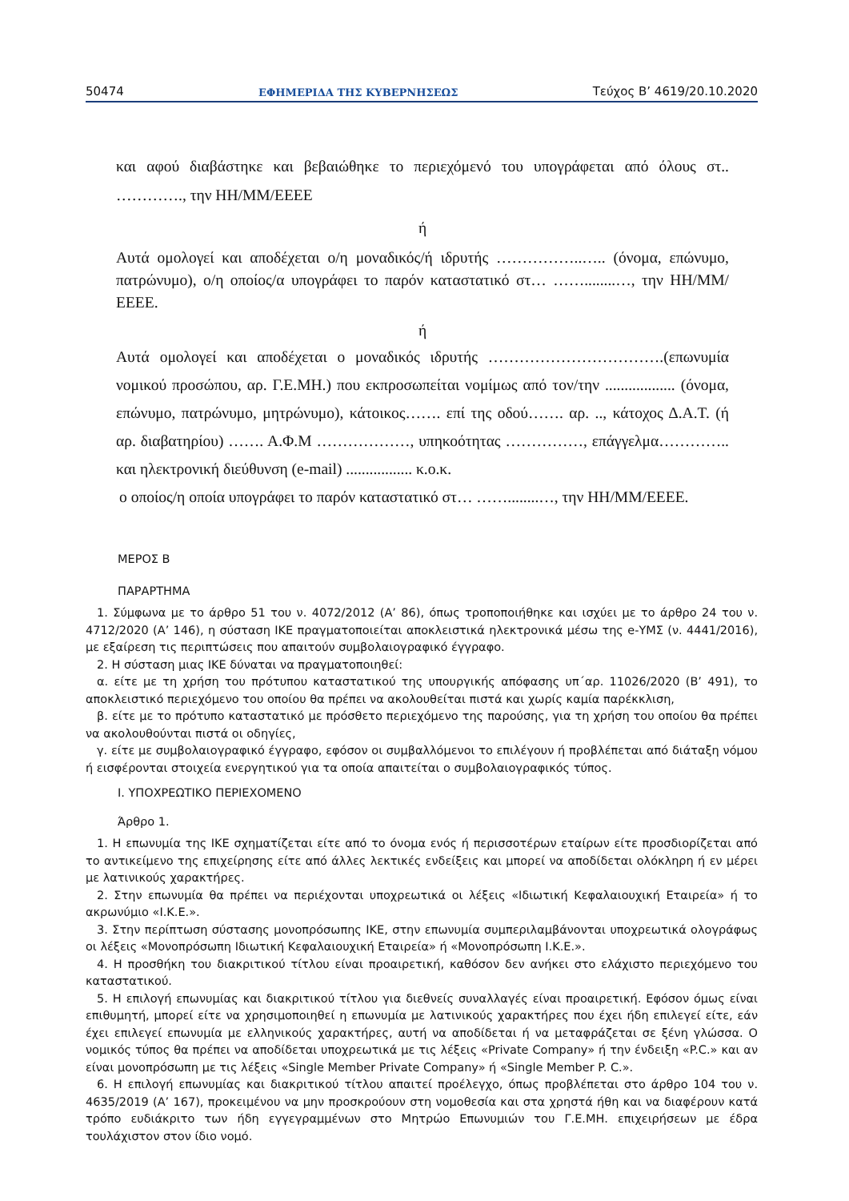50474 ΕΦΗΜΕΡΙΔΑ ΤΗΣ ΚΥΒΕΡΝΗΣΕΩΣ Τεύχος Β’ 4619/20.10.2020
και αφού διαβάστηκε και βεβαιώθηκε το περιεχόμενό του υπογράφεται από όλους στ.. …………., την ΗΗ/ΜΜ/ΕΕΕΕ
ή
Αυτά ομολογεί και αποδέχεται ο/η μοναδικός/ή ιδρυτής ……………..….. (όνομα, επώνυμο, πατρώνυμο), ο/η οποίος/α υπογράφει το παρόν καταστατικό στ… ……........…, την ΗΗ/ΜΜ/ΕΕΕΕ.
ή
Αυτά ομολογεί και αποδέχεται ο μοναδικός ιδρυτής …………………………….(επωνυμία νομικού προσώπου, αρ. Γ.Ε.ΜΗ.) που εκπροσωπείται νομίμως από τον/την .................. (όνομα, επώνυμο, πατρώνυμο, μητρώνυμο), κάτοικος……. επί της οδού……. αρ. .., κάτοχος Δ.Α.Τ. (ή αρ. διαβατηρίου) ……. Α.Φ.Μ ………………, υπηκοότητας ……………, επάγγελμα………….. και ηλεκτρονική διεύθυνση (e-mail) ................. κ.ο.κ.
ο οποίος/η οποία υπογράφει το παρόν καταστατικό στ… ……........…, την ΗΗ/ΜΜ/ΕΕΕΕ.
ΜΕΡΟΣ Β
ΠΑΡΑΡΤΗΜΑ
1. Σύμφωνα με το άρθρο 51 του ν. 4072/2012 (Α’ 86), όπως τροποποιήθηκε και ισχύει με το άρθρο 24 του ν. 4712/2020 (Α’ 146), η σύσταση ΙΚΕ πραγματοποιείται αποκλειστικά ηλεκτρονικά μέσω της e-ΥΜΣ (ν. 4441/2016), με εξαίρεση τις περιπτώσεις που απαιτούν συμβολαιογραφικό έγγραφο.
2. Η σύσταση μιας ΙΚΕ δύναται να πραγματοποιηθεί:
α. είτε με τη χρήση του πρότυπου καταστατικού της υπουργικής απόφασης υπ΄αρ. 11026/2020 (Β’ 491), το αποκλειστικό περιεχόμενο του οποίου θα πρέπει να ακολουθείται πιστά και χωρίς καμία παρέκκλιση,
β. είτε με το πρότυπο καταστατικό με πρόσθετο περιεχόμενο της παρούσης, για τη χρήση του οποίου θα πρέπει να ακολουθούνται πιστά οι οδηγίες,
γ. είτε με συμβολαιογραφικό έγγραφο, εφόσον οι συμβαλλόμενοι το επιλέγουν ή προβλέπεται από διάταξη νόμου ή εισφέρονται στοιχεία ενεργητικού για τα οποία απαιτείται ο συμβολαιογραφικός τύπος.
Ι. ΥΠΟΧΡΕΩΤΙΚΟ ΠΕΡΙΕΧΟΜΕΝΟ
Άρθρο 1.
1. Η επωνυμία της ΙΚΕ σχηματίζεται είτε από το όνομα ενός ή περισσοτέρων εταίρων είτε προσδιορίζεται από το αντικείμενο της επιχείρησης είτε από άλλες λεκτικές ενδείξεις και μπορεί να αποδίδεται ολόκληρη ή εν μέρει με λατινικούς χαρακτήρες.
2. Στην επωνυμία θα πρέπει να περιέχονται υποχρεωτικά οι λέξεις «Ιδιωτική Κεφαλαιουχική Εταιρεία» ή το ακρωνύμιο «Ι.Κ.Ε.».
3. Στην περίπτωση σύστασης μονοπρόσωπης ΙΚΕ, στην επωνυμία συμπεριλαμβάνονται υποχρεωτικά ολογράφως οι λέξεις «Μονοπρόσωπη Ιδιωτική Κεφαλαιουχική Εταιρεία» ή «Μονοπρόσωπη Ι.Κ.Ε.».
4. Η προσθήκη του διακριτικού τίτλου είναι προαιρετική, καθόσον δεν ανήκει στο ελάχιστο περιεχόμενο του καταστατικού.
5. Η επιλογή επωνυμίας και διακριτικού τίτλου για διεθνείς συναλλαγές είναι προαιρετική. Εφόσον όμως είναι επιθυμητή, μπορεί είτε να χρησιμοποιηθεί η επωνυμία με λατινικούς χαρακτήρες που έχει ήδη επιλεγεί είτε, εάν έχει επιλεγεί επωνυμία με ελληνικούς χαρακτήρες, αυτή να αποδίδεται ή να μεταφράζεται σε ξένη γλώσσα. Ο νομικός τύπος θα πρέπει να αποδίδεται υποχρεωτικά με τις λέξεις «Private Company» ή την ένδειξη «P.C.» και αν είναι μονοπρόσωπη με τις λέξεις «Single Member Private Company» ή «Single Member P. C.».
6. Η επιλογή επωνυμίας και διακριτικού τίτλου απαιτεί προέλεγχο, όπως προβλέπεται στο άρθρο 104 του ν. 4635/2019 (Α’ 167), προκειμένου να μην προσκρούουν στη νομοθεσία και στα χρηστά ήθη και να διαφέρουν κατά τρόπο ευδιάκριτο των ήδη εγγεγραμμένων στο Μητρώο Επωνυμιών του Γ.Ε.ΜΗ. επιχειρήσεων με έδρα τουλάχιστον στον ίδιο νομό.